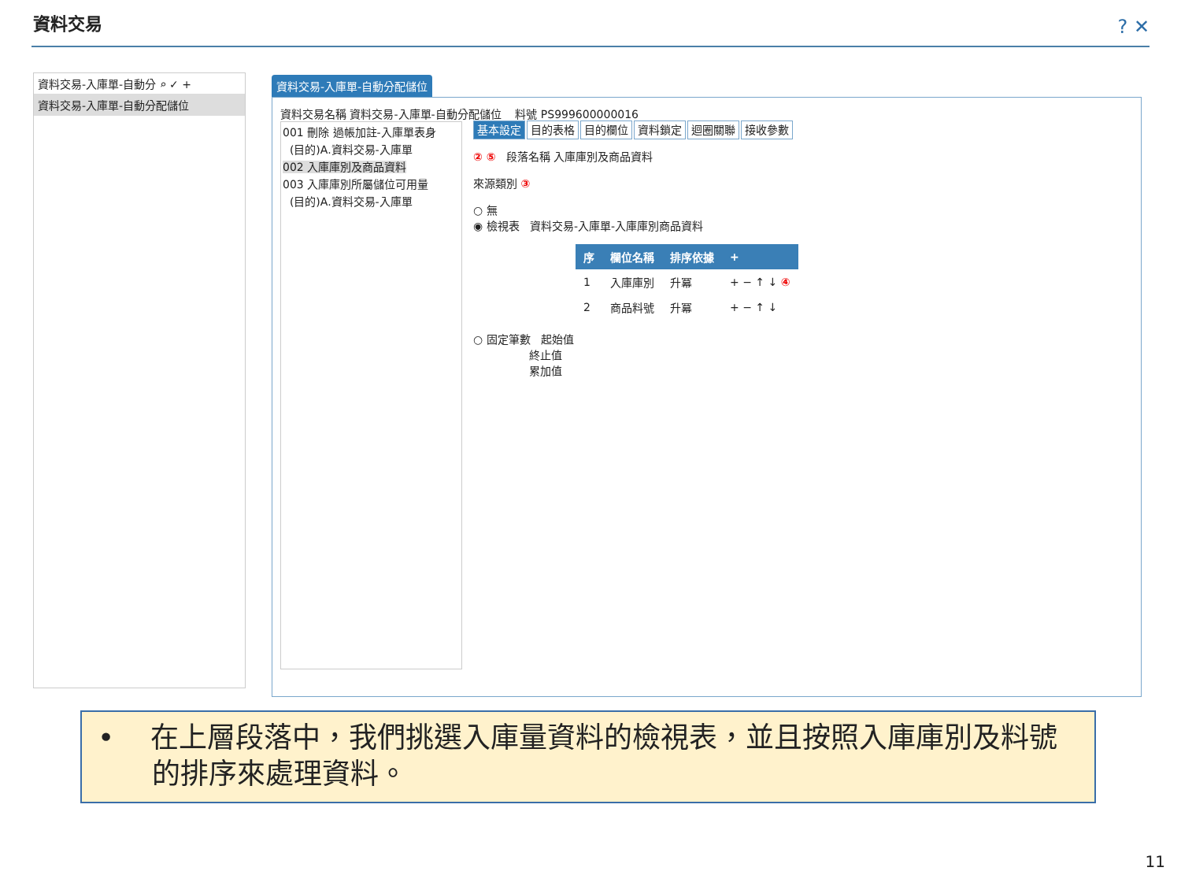資料交易 ? ✕
資料交易-入庫單-自動分 ⌕ ✓ +
資料交易-入庫單-自動分配儲位
資料交易-入庫單-自動分配儲位
資料交易名稱 資料交易-入庫單-自動分配儲位 料號 PS999600000016
001 刪除 過帳加註-入庫單表身
(目的)A.資料交易-入庫單
002 入庫庫別及商品資料
003 入庫庫別所屬儲位可用量
(目的)A.資料交易-入庫單
基本設定 目的表格 目的欄位 資料鎖定 迴圈關聯 接收參數
② ⑤ 段落名稱 入庫庫別及商品資料
來源類別 ③
○ 無
◉ 檢視表 資料交易-入庫單-入庫庫別商品資料
| 序 | 欄位名稱 | 排序依據 | + |
| --- | --- | --- | --- |
| 1 | 入庫庫別 | 升冪 | + − ↑ ↓ ④ |
| 2 | 商品料號 | 升冪 | + − ↑ ↓ |
○ 固定筆數 起始值
終止值
累加值
• 在上層段落中，我們挑選入庫量資料的檢視表，並且按照入庫庫別及料號
的排序來處理資料。
11